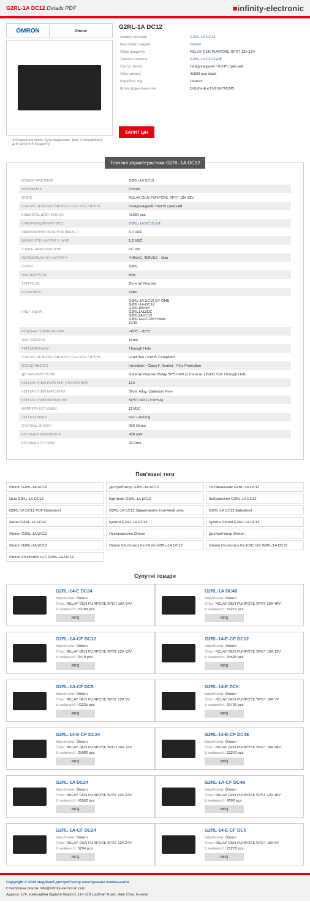G2RL-1A DC12 Details PDF
■infinity-electronic
OMRON
Omron
Зображення може бути поданням. Див. Специфікації для деталей продукту.
G2RL-1A DC12
| Номер частини: | G2RL-1A DC12 |
| Виробник / марка: | Omron |
| Опис продукту | RELAY GEN PURPOSE SPST 12A 12V |
| Технічні таблиці: | G2RL-1A DC12.pdf |
| Статус RoHs | Невідповідний / RoHS сумісний |
| Стан запасу | 41669 pcs stock |
| Корабель від | Гонконг |
| Шлях відвантаження | DHL/Fedex/TNT/UPS/EMS |
ЗАПИТ ЦІН
Технічні характеристики G2RL-1A DC12
| НОМЕР ЧАСТИНИ | G2RL-1A DC12 |
| ВИРОБНИК | Omron |
| ОПИС | RELAY GEN PURPOSE SPST 12A 12V |
| СТАТУС БЕЗКОШТОВНОГО СТАТУСУ / ROHS | Невідповідний / RoHS сумісний |
| КІЛЬКІСТЬ ДОСТУПНИХ | 41669 pcs |
| ІНФОРМАЦІЙНИЙ ЛИСТ | G2RL-1A DC12.pdf |
| УВІМКНЕННЯ НАПРУГИ (МАКС.) | 8.4 VDC |
| ВИМКНУТИ НАПРУГУ (МІН) | 1.2 VDC |
| СТИЛЬ ЗАВЕРШЕННЯ | PC Pin |
| ПЕРЕМИКАННЯ НАПРУГИ | 440VAC, 300VDC - Max |
| СЕРІЯ | G2RL |
| ЧАС ВИПУСКУ | 5ms |
| ТИП РЕЛЕ | General Purpose |
| УПАКОВКА | Tube |
| ІНШІ ІМЕНА | G2RL-1A DC12 BY OMB G2RL-1A-DC12 G2RL1000M G2RL1A12DC G2RL1ADC12 G2RL1ADC12BYOMB Z140 |
| РОБОЧА ТЕМПЕРАТУРА | -40°C ~ 85°C |
| ЧАС РОБОТИ | 15ms |
| ТИП МОНТАЖУ | Through Hole |
| СТАТУС БЕЗКОШТОВНОГО СТАТУСУ / ROHS | Lead free / RoHS Compliant |
| ОСОБЛИВОСТІ | Insulation - Class F, Sealed - Flux Protection |
| ДЕТАЛЬНИЙ ОПИС | General Purpose Relay SPST-NO (1 Form A) 12VDC Coil Through Hole |
| КОНТАКТНИЙ РЕЙТИНГ (ПОТОЧНИЙ) | 12A |
| КОНТАКТНИЙ МАТЕРІАЛ | Silver Alloy, Cadmium Free |
| КОНТАКТНИЙ ФОРМУЛЯР | SPST-NO (1 Form A) |
| НАПРУГА КОТУШКИ | 12VDC |
| ТИП КАТУШКИ | Non Latching |
| СТУПІНЬ ОПОРУ | 360 Ohms |
| КОТУШКА ЖИВЛЕННЯ | 400 mW |
| КОТУШКА СТРУМУ | 33.3mA |
Пов'язані теги
Omron G2RL-1A DC12
Дистриб'ютор G2RL-1A DC12
Постачальник G2RL-1A DC12
Ціна G2RL-1A DC12
Картинки G2RL-1A DC12
Зображення G2RL-1A DC12
G2RL-1A DC12 PDF Datasheet
G2RL-1A DC12 Завантажити технічний опис
G2RL-1A DC12 Datasheet
Запас G2RL-1A DC12
Купити G2RL-1A DC12
Купити Omron G2RL-1A DC12
Omron G2RL-1A DC12
Постачальник Omron
Дистриб'ютор Omron
Omron G2RL-1A DC12
Omron Electronics Inc-IA Div G2RL-1A DC12
Omron Electronics Inc-EMC Div G2RL-1A DC12
Omron Electronics LLC G2RL-1A DC12
Супутні товари
G2RL-14-E DC24
Виробники: Omron
Опис: RELAY GEN PURPOSE SPDT 16A 24V
В наявності: 23704 pcs
RFQ
G2RL-1A DC48
Виробники: Omron
Опис: RELAY GEN PURPOSE SPST 12A 48V
В наявності: 51271 pcs
RFQ
G2RL-1A-CF DC12
Виробники: Omron
Опис: RELAY GEN PURPOSE SPST 12A 12V
В наявності: 3470 pcs
RFQ
G2RL-14-E-CF DC12
Виробники: Omron
Опис: RELAY GEN PURPOSE SPDT 16A 12V
В наявності: 25525 pcs
RFQ
G2RL-1A-CF DC5
Виробники: Omron
Опис: RELAY GEN PURPOSE SPST 12A 5V
В наявності: 42235 pcs
RFQ
G2RL-14-E DC5
Виробники: Omron
Опис: RELAY GEN PURPOSE SPDT 16A 5V
В наявності: 20701 pcs
RFQ
G2RL-14-E-CF DC24
Виробники: Omron
Опис: RELAY GEN PURPOSE SPDT 16A 24V
В наявності: 25983 pcs
RFQ
G2RL-14-E-CF DC48
Виробники: Omron
Опис: RELAY GEN PURPOSE SPDT 16A 48V
В наявності: 22243 pcs
RFQ
G2RL-1A DC24
Виробники: Omron
Опис: RELAY GEN PURPOSE SPST 12A 24V
В наявності: 41660 pcs
RFQ
G2RL-1A-CF DC48
Виробники: Omron
Опис: RELAY GEN PURPOSE SPST 12A 48V
В наявності: 4098 pcs
RFQ
G2RL-1A-CF DC24
Виробники: Omron
Опис: RELAY GEN PURPOSE SPST 12A 24V
В наявності: 6294 pcs
RFQ
G2RL-14-E-CF DC5
Виробники: Omron
Опис: RELAY GEN PURPOSE SPDT 16A 5V
В наявності: 21278 pcs
RFQ
Copyright © 2020 Надійний дистриб'ютор електронних компонентів
Електронна пошта: Info@infinity-electronic.com
Адреса: 17F, комерційна будівля Gaylord, 114-118 Lockhart Road, Wan Chai, Гонконг